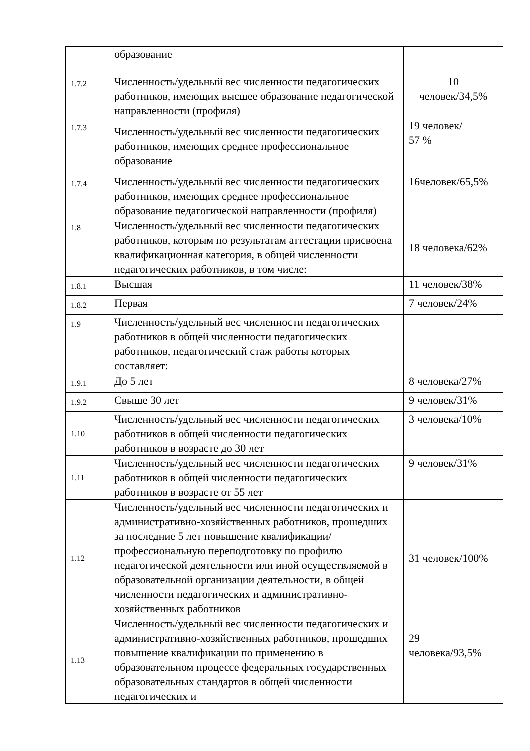| | образование | |
| 1.7.2 | Численность/удельный вес численности педагогических работников, имеющих высшее образование педагогической направленности (профиля) | 10 человек/34,5% |
| 1.7.3 | Численность/удельный вес численности педагогических работников, имеющих среднее профессиональное образование | 19 человек/ 57 % |
| 1.7.4 | Численность/удельный вес численности педагогических работников, имеющих среднее профессиональное образование педагогической направленности (профиля) | 16человек/65,5% |
| 1.8 | Численность/удельный вес численности педагогических работников, которым по результатам аттестации присвоена квалификационная категория, в общей численности педагогических работников, в том числе: | 18 человека/62% |
| 1.8.1 | Высшая | 11 человек/38% |
| 1.8.2 | Первая | 7 человек/24% |
| 1.9 | Численность/удельный вес численности педагогических работников в общей численности педагогических работников, педагогический стаж работы которых составляет: | |
| 1.9.1 | До 5 лет | 8 человека/27% |
| 1.9.2 | Свыше 30 лет | 9 человек/31% |
| 1.10 | Численность/удельный вес численности педагогических работников в общей численности педагогических работников в возрасте до 30 лет | 3 человека/10% |
| 1.11 | Численность/удельный вес численности педагогических работников в общей численности педагогических работников в возрасте от 55 лет | 9 человек/31% |
| 1.12 | Численность/удельный вес численности педагогических и административно-хозяйственных работников, прошедших за последние 5 лет повышение квалификации/профессиональную переподготовку по профилю педагогической деятельности или иной осуществляемой в образовательной организации деятельности, в общей численности педагогических и административно-хозяйственных работников | 31 человек/100% |
| 1.13 | Численность/удельный вес численности педагогических и административно-хозяйственных работников, прошедших повышение квалификации по применению в образовательном процессе федеральных государственных образовательных стандартов в общей численности педагогических и | 29 человека/93,5% |